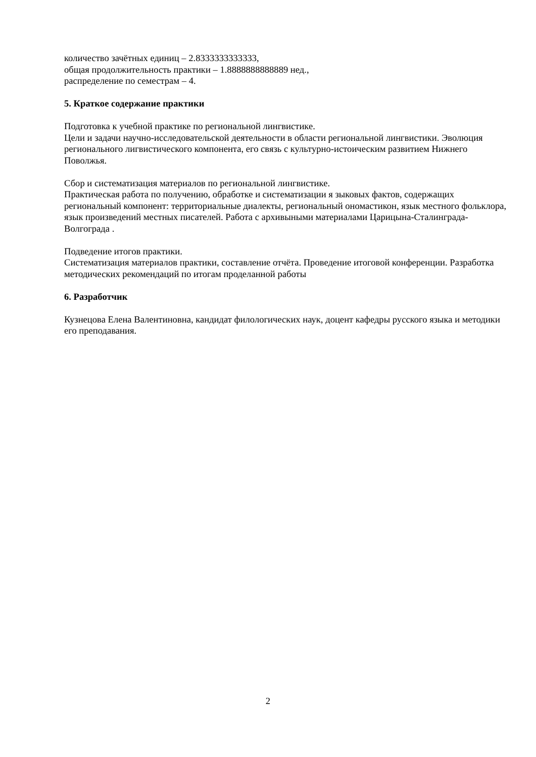количество зачётных единиц – 2.8333333333333,
общая продолжительность практики – 1.8888888888889 нед.,
распределение по семестрам – 4.
5. Краткое содержание практики
Подготовка к учебной практике по региональной лингвистике.
Цели и задачи научно-исследовательской деятельности в области региональной лингвистики. Эволюция регионального лигвистического компонента, его связь с культурно-истоическим развитием Нижнего Поволжья.
Сбор и систематизация материалов по региональной лингвистике.
Практическая работа по получению, обработке и систематизации я зыковых фактов, содержащих региональный компонент: территориальные диалекты, региональный ономастикон, язык местного фольклора, язык произведений местных писателей. Работа с архивыными материалами Царицына-Сталинграда-Волгограда .
Подведение итогов практики.
Систематизация материалов практики, составление отчёта. Проведение итоговой конференции. Разработка методических рекомендаций по итогам проделанной работы
6. Разработчик
Кузнецова Елена Валентиновна, кандидат филологических наук, доцент кафедры русского языка и методики его преподавания.
2